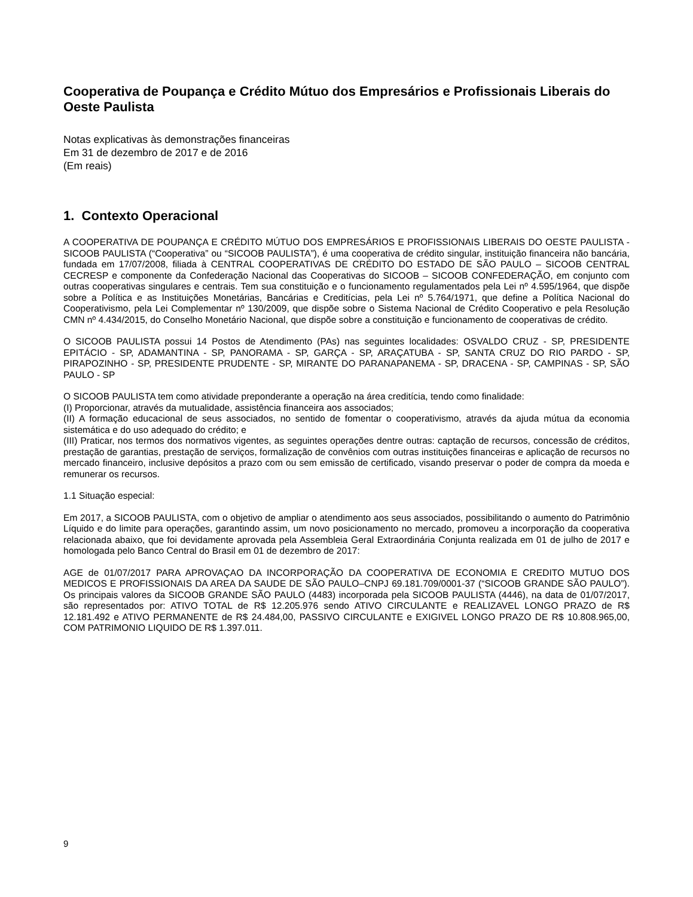Cooperativa de Poupança e Crédito Mútuo dos Empresários e Profissionais Liberais do Oeste Paulista
Notas explicativas às demonstrações financeiras
Em 31 de dezembro de 2017 e de 2016
(Em reais)
1. Contexto Operacional
A COOPERATIVA DE POUPANÇA E CRÉDITO MÚTUO DOS EMPRESÁRIOS E PROFISSIONAIS LIBERAIS DO OESTE PAULISTA - SICOOB PAULISTA (“Cooperativa” ou “SICOOB PAULISTA”), é uma cooperativa de crédito singular, instituição financeira não bancária, fundada em 17/07/2008, filiada à CENTRAL COOPERATIVAS DE CRÉDITO DO ESTADO DE SÃO PAULO – SICOOB CENTRAL CECRESP e componente da Confederação Nacional das Cooperativas do SICOOB – SICOOB CONFEDERAÇÃO, em conjunto com outras cooperativas singulares e centrais. Tem sua constituição e o funcionamento regulamentados pela Lei nº 4.595/1964, que dispõe sobre a Política e as Instituições Monetárias, Bancárias e Creditícias, pela Lei nº 5.764/1971, que define a Política Nacional do Cooperativismo, pela Lei Complementar nº 130/2009, que dispõe sobre o Sistema Nacional de Crédito Cooperativo e pela Resolução CMN nº 4.434/2015, do Conselho Monetário Nacional, que dispõe sobre a constituição e funcionamento de cooperativas de crédito.
O SICOOB PAULISTA possui 14 Postos de Atendimento (PAs) nas seguintes localidades: OSVALDO CRUZ - SP, PRESIDENTE EPITÁCIO - SP, ADAMANTINA - SP, PANORAMA - SP, GARÇA - SP, ARAÇATUBA - SP, SANTA CRUZ DO RIO PARDO - SP, PIRAPOZINHO - SP, PRESIDENTE PRUDENTE - SP, MIRANTE DO PARANAPANEMA - SP, DRACENA - SP, CAMPINAS - SP, SÃO PAULO - SP
O SICOOB PAULISTA tem como atividade preponderante a operação na área creditícia, tendo como finalidade:
(I) Proporcionar, através da mutualidade, assistência financeira aos associados;
(II) A formação educacional de seus associados, no sentido de fomentar o cooperativismo, através da ajuda mútua da economia sistemática e do uso adequado do crédito; e
(III) Praticar, nos termos dos normativos vigentes, as seguintes operações dentre outras: captação de recursos, concessão de créditos, prestação de garantias, prestação de serviços, formalização de convênios com outras instituições financeiras e aplicação de recursos no mercado financeiro, inclusive depósitos a prazo com ou sem emissão de certificado, visando preservar o poder de compra da moeda e remunerar os recursos.
1.1 Situação especial:
Em 2017, a SICOOB PAULISTA, com o objetivo de ampliar o atendimento aos seus associados, possibilitando o aumento do Patrimônio Líquido e do limite para operações, garantindo assim, um novo posicionamento no mercado, promoveu a incorporação da cooperativa relacionada abaixo, que foi devidamente aprovada pela Assembleia Geral Extraordinária Conjunta realizada em 01 de julho de 2017 e homologada pelo Banco Central do Brasil em 01 de dezembro de 2017:
AGE de 01/07/2017 PARA APROVAÇAO DA INCORPORAÇÃO DA COOPERATIVA DE ECONOMIA E CREDITO MUTUO DOS MEDICOS E PROFISSIONAIS DA AREA DA SAUDE DE SÃO PAULO–CNPJ 69.181.709/0001-37 (“SICOOB GRANDE SÃO PAULO”). Os principais valores da SICOOB GRANDE SÃO PAULO (4483) incorporada pela SICOOB PAULISTA (4446), na data de 01/07/2017, são representados por: ATIVO TOTAL de R$ 12.205.976 sendo ATIVO CIRCULANTE e REALIZAVEL LONGO PRAZO de R$ 12.181.492 e ATIVO PERMANENTE de R$ 24.484,00, PASSIVO CIRCULANTE e EXIGIVEL LONGO PRAZO DE R$ 10.808.965,00, COM PATRIMONIO LIQUIDO DE R$ 1.397.011.
9